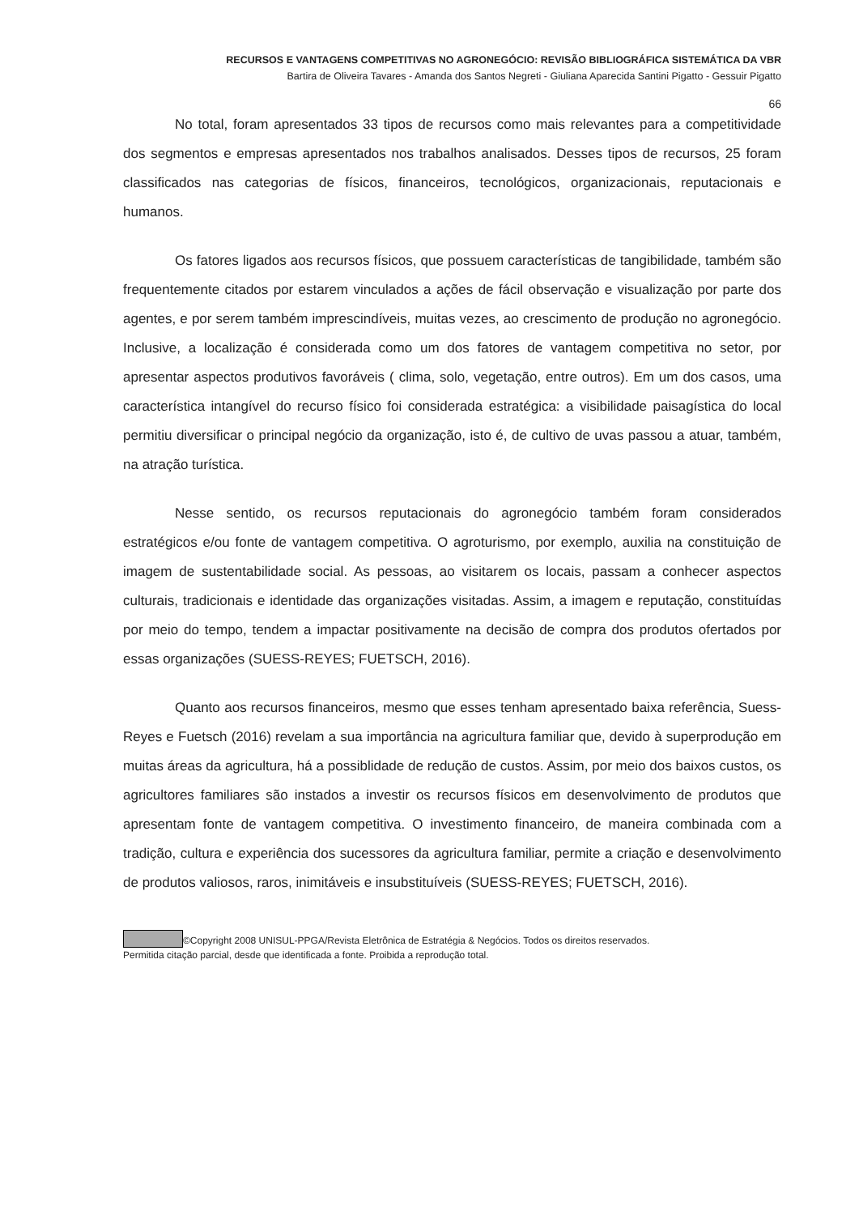RECURSOS E VANTAGENS COMPETITIVAS NO AGRONEGÓCIO: REVISÃO BIBLIOGRÁFICA SISTEMÁTICA DA VBR
Bartira de Oliveira Tavares - Amanda dos Santos Negreti - Giuliana Aparecida Santini Pigatto - Gessuir Pigatto
66
No total, foram apresentados 33 tipos de recursos como mais relevantes para a competitividade dos segmentos e empresas apresentados nos trabalhos analisados. Desses tipos de recursos, 25 foram classificados nas categorias de físicos, financeiros, tecnológicos, organizacionais, reputacionais e humanos.
Os fatores ligados aos recursos físicos, que possuem características de tangibilidade, também são frequentemente citados por estarem vinculados a ações de fácil observação e visualização por parte dos agentes, e por serem também imprescindíveis, muitas vezes, ao crescimento de produção no agronegócio. Inclusive, a localização é considerada como um dos fatores de vantagem competitiva no setor, por apresentar aspectos produtivos favoráveis ( clima, solo, vegetação, entre outros). Em um dos casos, uma característica intangível do recurso físico foi considerada estratégica: a visibilidade paisagística do local permitiu diversificar o principal negócio da organização, isto é, de cultivo de uvas passou a atuar, também, na atração turística.
Nesse sentido, os recursos reputacionais do agronegócio também foram considerados estratégicos e/ou fonte de vantagem competitiva. O agroturismo, por exemplo, auxilia na constituição de imagem de sustentabilidade social. As pessoas, ao visitarem os locais, passam a conhecer aspectos culturais, tradicionais e identidade das organizações visitadas. Assim, a imagem e reputação, constituídas por meio do tempo, tendem a impactar positivamente na decisão de compra dos produtos ofertados por essas organizações (SUESS-REYES; FUETSCH, 2016).
Quanto aos recursos financeiros, mesmo que esses tenham apresentado baixa referência, Suess-Reyes e Fuetsch (2016) revelam a sua importância na agricultura familiar que, devido à superprodução em muitas áreas da agricultura, há a possiblidade de redução de custos. Assim, por meio dos baixos custos, os agricultores familiares são instados a investir os recursos físicos em desenvolvimento de produtos que apresentam fonte de vantagem competitiva. O investimento financeiro, de maneira combinada com a tradição, cultura e experiência dos sucessores da agricultura familiar, permite a criação e desenvolvimento de produtos valiosos, raros, inimitáveis e insubstituíveis (SUESS-REYES; FUETSCH, 2016).
©Copyright 2008 UNISUL-PPGA/Revista Eletrônica de Estratégia & Negócios. Todos os direitos reservados.
Permitida citação parcial, desde que identificada a fonte. Proibida a reprodução total.